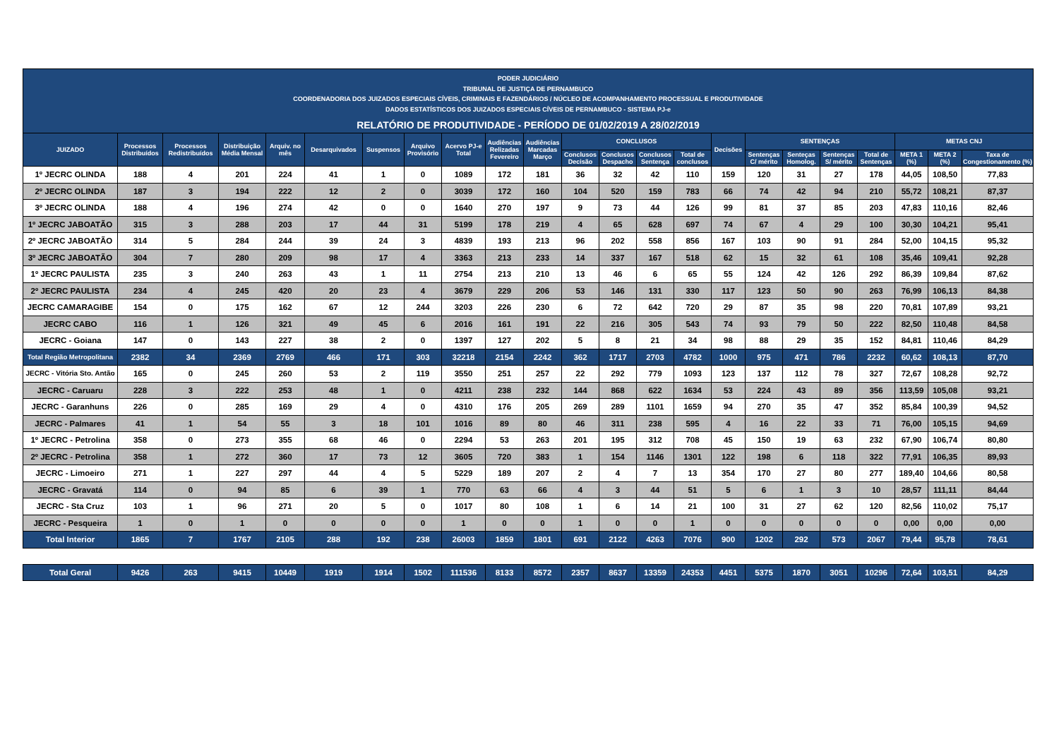PODER JUDICIÁRIO
TRIBUNAL DE JUSTIÇA DE PERNAMBUCO
COORDENADORIA DOS JUIZADOS ESPECIAIS CÍVEIS, CRIMINAIS E FAZENDÁRIOS / NÚCLEO DE ACOMPANHAMENTO PROCESSUAL E PRODUTIVIDADE
DADOS ESTATÍSTICOS DOS JUIZADOS ESPECIAIS CÍVEIS DE PERNAMBUCO - SISTEMA PJ-e
RELATÓRIO DE PRODUTIVIDADE - PERÍODO DE 01/02/2019 A 28/02/2019
| JUIZADO | Processos Distribuídos | Processos Redistribuídos | Distribuição Média Mensal | Arquiv. no mês | Desarquivados | Suspensos | Arquivo Provisório | Acervo PJ-e Total | Audiências Relizadas Fevereiro | Audiências Marcadas Março | CONCLUSOS | | | | Decisões | SENTENÇAS | | | | METAS CNJ | | |
| --- | --- | --- | --- | --- | --- | --- | --- | --- | --- | --- | --- | --- | --- | --- | --- | --- | --- | --- | --- | --- | --- | --- |
| | | | | | | | | | | | Conclusos Decisão | Conclusos Despacho | Conclusos Sentença | Total de conclusos | | Sentenças C/ mérito | Senteças Homolog. | Sentenças S/ mérito | Total de Sentenças | META 1 (%) | META 2 (%) | Taxa de Congestionamento (%) |
| 1º JECRC OLINDA | 188 | 4 | 201 | 224 | 41 | 1 | 0 | 1089 | 172 | 181 | 36 | 32 | 42 | 110 | 159 | 120 | 31 | 27 | 178 | 44,05 | 108,50 | 77,83 |
| 2º JECRC OLINDA | 187 | 3 | 194 | 222 | 12 | 2 | 0 | 3039 | 172 | 160 | 104 | 520 | 159 | 783 | 66 | 74 | 42 | 94 | 210 | 55,72 | 108,21 | 87,37 |
| 3º JECRC OLINDA | 188 | 4 | 196 | 274 | 42 | 0 | 0 | 1640 | 270 | 197 | 9 | 73 | 44 | 126 | 99 | 81 | 37 | 85 | 203 | 47,83 | 110,16 | 82,46 |
| 1º JECRC JABOATÃO | 315 | 3 | 288 | 203 | 17 | 44 | 31 | 5199 | 178 | 219 | 4 | 65 | 628 | 697 | 74 | 67 | 4 | 29 | 100 | 30,30 | 104,21 | 95,41 |
| 2º JECRC JABOATÃO | 314 | 5 | 284 | 244 | 39 | 24 | 3 | 4839 | 193 | 213 | 96 | 202 | 558 | 856 | 167 | 103 | 90 | 91 | 284 | 52,00 | 104,15 | 95,32 |
| 3º JECRC JABOATÃO | 304 | 7 | 280 | 209 | 98 | 17 | 4 | 3363 | 213 | 233 | 14 | 337 | 167 | 518 | 62 | 15 | 32 | 61 | 108 | 35,46 | 109,41 | 92,28 |
| 1º JECRC PAULISTA | 235 | 3 | 240 | 263 | 43 | 1 | 11 | 2754 | 213 | 210 | 13 | 46 | 6 | 65 | 55 | 124 | 42 | 126 | 292 | 86,39 | 109,84 | 87,62 |
| 2º JECRC PAULISTA | 234 | 4 | 245 | 420 | 20 | 23 | 4 | 3679 | 229 | 206 | 53 | 146 | 131 | 330 | 117 | 123 | 50 | 90 | 263 | 76,99 | 106,13 | 84,38 |
| JECRC CAMARAGIBE | 154 | 0 | 175 | 162 | 67 | 12 | 244 | 3203 | 226 | 230 | 6 | 72 | 642 | 720 | 29 | 87 | 35 | 98 | 220 | 70,81 | 107,89 | 93,21 |
| JECRC CABO | 116 | 1 | 126 | 321 | 49 | 45 | 6 | 2016 | 161 | 191 | 22 | 216 | 305 | 543 | 74 | 93 | 79 | 50 | 222 | 82,50 | 110,48 | 84,58 |
| JECRC - Goiana | 147 | 0 | 143 | 227 | 38 | 2 | 0 | 1397 | 127 | 202 | 5 | 8 | 21 | 34 | 98 | 88 | 29 | 35 | 152 | 84,81 | 110,46 | 84,29 |
| Total Região Metropolitana | 2382 | 34 | 2369 | 2769 | 466 | 171 | 303 | 32218 | 2154 | 2242 | 362 | 1717 | 2703 | 4782 | 1000 | 975 | 471 | 786 | 2232 | 60,62 | 108,13 | 87,70 |
| JECRC - Vitória Sto. Antão | 165 | 0 | 245 | 260 | 53 | 2 | 119 | 3550 | 251 | 257 | 22 | 292 | 779 | 1093 | 123 | 137 | 112 | 78 | 327 | 72,67 | 108,28 | 92,72 |
| JECRC - Caruaru | 228 | 3 | 222 | 253 | 48 | 1 | 0 | 4211 | 238 | 232 | 144 | 868 | 622 | 1634 | 53 | 224 | 43 | 89 | 356 | 113,59 | 105,08 | 93,21 |
| JECRC - Garanhuns | 226 | 0 | 285 | 169 | 29 | 4 | 0 | 4310 | 176 | 205 | 269 | 289 | 1101 | 1659 | 94 | 270 | 35 | 47 | 352 | 85,84 | 100,39 | 94,52 |
| JECRC - Palmares | 41 | 1 | 54 | 55 | 3 | 18 | 101 | 1016 | 89 | 80 | 46 | 311 | 238 | 595 | 4 | 16 | 22 | 33 | 71 | 76,00 | 105,15 | 94,69 |
| 1º JECRC - Petrolina | 358 | 0 | 273 | 355 | 68 | 46 | 0 | 2294 | 53 | 263 | 201 | 195 | 312 | 708 | 45 | 150 | 19 | 63 | 232 | 67,90 | 106,74 | 80,80 |
| 2º JECRC - Petrolina | 358 | 1 | 272 | 360 | 17 | 73 | 12 | 3605 | 720 | 383 | 1 | 154 | 1146 | 1301 | 122 | 198 | 6 | 118 | 322 | 77,91 | 106,35 | 89,93 |
| JECRC - Limoeiro | 271 | 1 | 227 | 297 | 44 | 4 | 5 | 5229 | 189 | 207 | 2 | 4 | 7 | 13 | 354 | 170 | 27 | 80 | 277 | 189,40 | 104,66 | 80,58 |
| JECRC - Gravatá | 114 | 0 | 94 | 85 | 6 | 39 | 1 | 770 | 63 | 66 | 4 | 3 | 44 | 51 | 5 | 6 | 1 | 3 | 10 | 28,57 | 111,11 | 84,44 |
| JECRC - Sta Cruz | 103 | 1 | 96 | 271 | 20 | 5 | 0 | 1017 | 80 | 108 | 1 | 6 | 14 | 21 | 100 | 31 | 27 | 62 | 120 | 82,56 | 110,02 | 75,17 |
| JECRC - Pesqueira | 1 | 0 | 1 | 0 | 0 | 0 | 0 | 1 | 0 | 0 | 1 | 0 | 0 | 1 | 0 | 0 | 0 | 0 | 0 | 0,00 | 0,00 | 0,00 |
| Total Interior | 1865 | 7 | 1767 | 2105 | 288 | 192 | 238 | 26003 | 1859 | 1801 | 691 | 2122 | 4263 | 7076 | 900 | 1202 | 292 | 573 | 2067 | 79,44 | 95,78 | 78,61 |
| Total Geral | 9426 | 263 | 9415 | 10449 | 1919 | 1914 | 1502 | 111536 | 8133 | 8572 | 2357 | 8637 | 13359 | 24353 | 4451 | 5375 | 1870 | 3051 | 10296 | 72,64 | 103,51 | 84,29 |